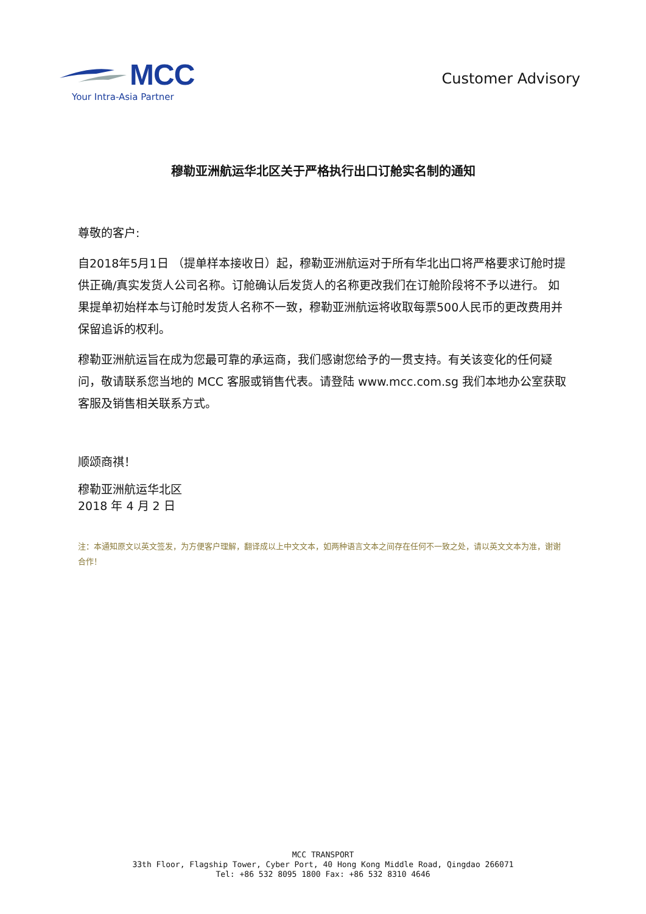MCC
Your Intra-Asia Partner
Customer Advisory
穆勒亚洲航运华北区关于严格执行出口订舱实名制的通知
尊敬的客户:
自2018年5月1日 （提单样本接收日）起，穆勒亚洲航运对于所有华北出口将严格要求订舱时提供正确/真实发货人公司名称。订舱确认后发货人的名称更改我们在订舱阶段将不予以进行。 如果提单初始样本与订舱时发货人名称不一致，穆勒亚洲航运将收取每票500人民币的更改费用并保留追诉的权利。
穆勒亚洲航运旨在成为您最可靠的承运商，我们感谢您给予的一贯支持。有关该变化的任何疑问，敬请联系您当地的 MCC 客服或销售代表。请登陆 www.mcc.com.sg 我们本地办公室获取客服及销售相关联系方式。
顺颂商祺！
穆勒亚洲航运华北区
2018 年 4 月 2 日
注：本通知原文以英文签发，为方便客户理解，翻译成以上中文文本，如两种语言文本之间存在任何不一致之处，请以英文文本为准，谢谢合作！
MCC TRANSPORT
33th Floor, Flagship Tower, Cyber Port, 40 Hong Kong Middle Road, Qingdao 266071
Tel: +86 532 8095 1800 Fax: +86 532 8310 4646